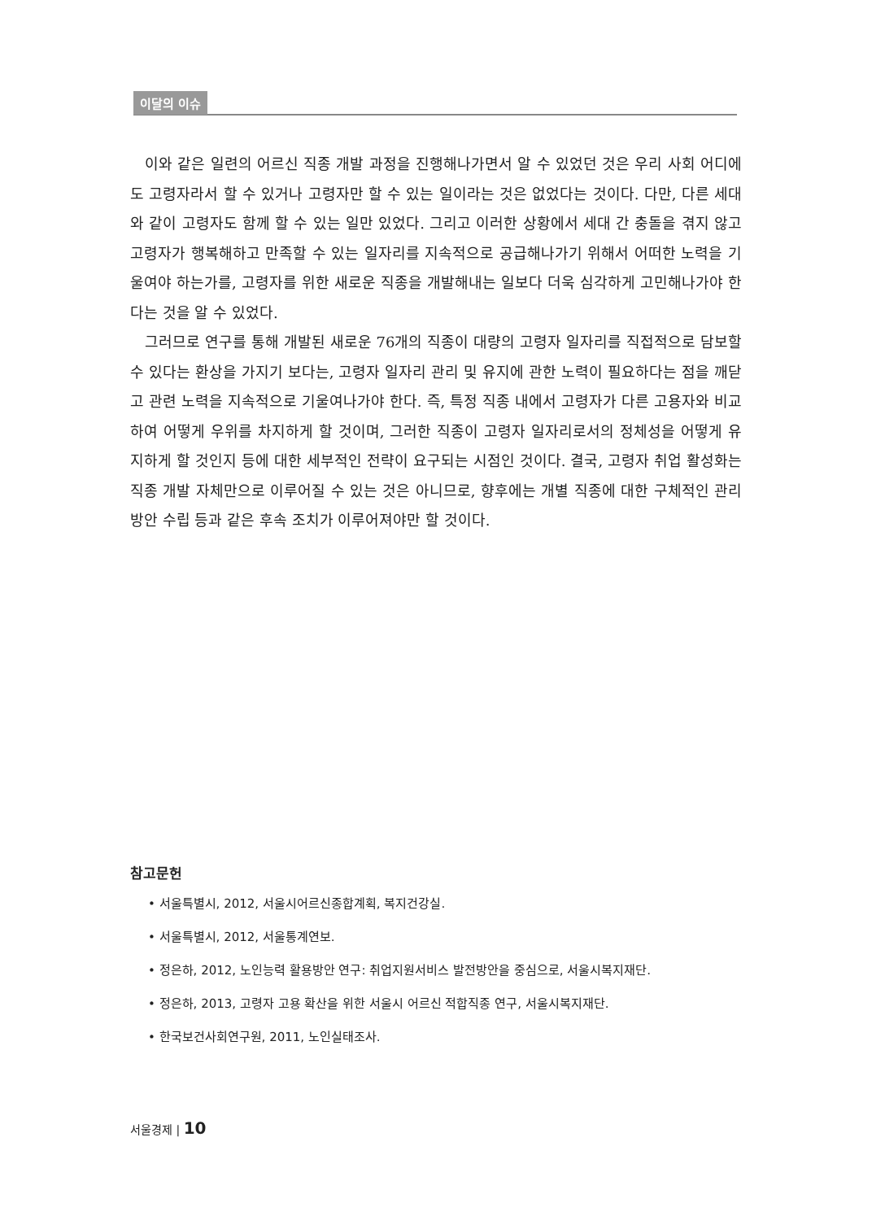이달의 이슈
이와 같은 일련의 어르신 직종 개발 과정을 진행해나가면서 알 수 있었던 것은 우리 사회 어디에도 고령자라서 할 수 있거나 고령자만 할 수 있는 일이라는 것은 없었다는 것이다. 다만, 다른 세대와 같이 고령자도 함께 할 수 있는 일만 있었다. 그리고 이러한 상황에서 세대 간 충돌을 겪지 않고 고령자가 행복해하고 만족할 수 있는 일자리를 지속적으로 공급해나가기 위해서 어떠한 노력을 기울여야 하는가를, 고령자를 위한 새로운 직종을 개발해내는 일보다 더욱 심각하게 고민해나가야 한다는 것을 알 수 있었다.
그러므로 연구를 통해 개발된 새로운 76개의 직종이 대량의 고령자 일자리를 직접적으로 담보할 수 있다는 환상을 가지기 보다는, 고령자 일자리 관리 및 유지에 관한 노력이 필요하다는 점을 깨닫고 관련 노력을 지속적으로 기울여나가야 한다. 즉, 특정 직종 내에서 고령자가 다른 고용자와 비교하여 어떻게 우위를 차지하게 할 것이며, 그러한 직종이 고령자 일자리로서의 정체성을 어떻게 유지하게 할 것인지 등에 대한 세부적인 전략이 요구되는 시점인 것이다. 결국, 고령자 취업 활성화는 직종 개발 자체만으로 이루어질 수 있는 것은 아니므로, 향후에는 개별 직종에 대한 구체적인 관리 방안 수립 등과 같은 후속 조치가 이루어져야만 할 것이다.
참고문헌
• 서울특별시, 2012, 서울시어르신종합계획, 복지건강실.
• 서울특별시, 2012, 서울통계연보.
• 정은하, 2012, 노인능력 활용방안 연구: 취업지원서비스 발전방안을 중심으로, 서울시복지재단.
• 정은하, 2013, 고령자 고용 확산을 위한 서울시 어르신 적합직종 연구, 서울시복지재단.
• 한국보건사회연구원, 2011, 노인실태조사.
서울경제 | 10